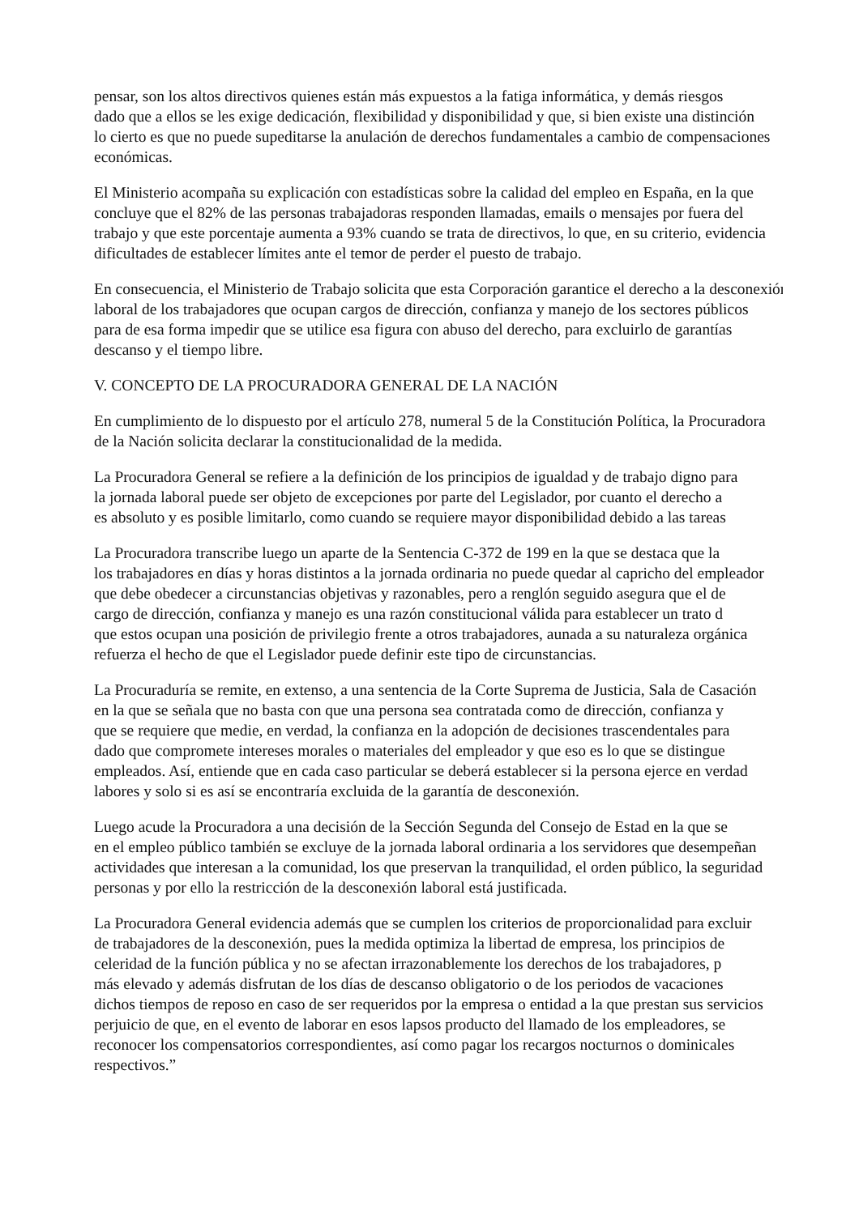pensar, son los altos directivos quienes están más expuestos a la fatiga informática, y demás riesgos
dado que a ellos se les exige dedicación, flexibilidad y disponibilidad y que, si bien existe una distinción
lo cierto es que no puede supeditarse la anulación de derechos fundamentales a cambio de compensaciones
económicas.
El Ministerio acompaña su explicación con estadísticas sobre la calidad del empleo en España, en la que
concluye que el 82% de las personas trabajadoras responden llamadas, emails o mensajes por fuera del
trabajo y que este porcentaje aumenta a 93% cuando se trata de directivos, lo que, en su criterio, evidencia
dificultades de establecer límites ante el temor de perder el puesto de trabajo.
En consecuencia, el Ministerio de Trabajo solicita que esta Corporación garantice el derecho a la desconexión
laboral de los trabajadores que ocupan cargos de dirección, confianza y manejo de los sectores públicos
para de esa forma impedir que se utilice esa figura con abuso del derecho, para excluirlo de garantías
descanso y el tiempo libre.
V. CONCEPTO DE LA PROCURADORA GENERAL DE LA NACIÓN
En cumplimiento de lo dispuesto por el artículo 278, numeral 5 de la Constitución Política, la Procuradora
de la Nación solicita declarar la constitucionalidad de la medida.
La Procuradora General se refiere a la definición de los principios de igualdad y de trabajo digno para
la jornada laboral puede ser objeto de excepciones por parte del Legislador, por cuanto el derecho a
es absoluto y es posible limitarlo, como cuando se requiere mayor disponibilidad debido a las tareas
La Procuradora transcribe luego un aparte de la Sentencia C-372 de 199 en la que se destaca que la
los trabajadores en días y horas distintos a la jornada ordinaria no puede quedar al capricho del empleador
que debe obedecer a circunstancias objetivas y razonables, pero a renglón seguido asegura que el de
cargo de dirección, confianza y manejo es una razón constitucional válida para establecer un trato d
que estos ocupan una posición de privilegio frente a otros trabajadores, aunada a su naturaleza orgánica
refuerza el hecho de que el Legislador puede definir este tipo de circunstancias.
La Procuraduría se remite, en extenso, a una sentencia de la Corte Suprema de Justicia, Sala de Casación
en la que se señala que no basta con que una persona sea contratada como de dirección, confianza y
que se requiere que medie, en verdad, la confianza en la adopción de decisiones trascendentales para
dado que compromete intereses morales o materiales del empleador y que eso es lo que se distingue
empleados. Así, entiende que en cada caso particular se deberá establecer si la persona ejerce en verdad
labores y solo si es así se encontraría excluida de la garantía de desconexión.
Luego acude la Procuradora a una decisión de la Sección Segunda del Consejo de Estad en la que se
en el empleo público también se excluye de la jornada laboral ordinaria a los servidores que desempeñan
actividades que interesan a la comunidad, los que preservan la tranquilidad, el orden público, la seguridad
personas y por ello la restricción de la desconexión laboral está justificada.
La Procuradora General evidencia además que se cumplen los criterios de proporcionalidad para excluir
de trabajadores de la desconexión, pues la medida optimiza la libertad de empresa, los principios de
celeridad de la función pública y no se afectan irrazonablemente los derechos de los trabajadores, p
más elevado y además disfrutan de los días de descanso obligatorio o de los periodos de vacaciones
dichos tiempos de reposo en caso de ser requeridos por la empresa o entidad a la que prestan sus servicios
perjuicio de que, en el evento de laborar en esos lapsos producto del llamado de los empleadores, se
reconocer los compensatorios correspondientes, así como pagar los recargos nocturnos o dominicales
respectivos.”